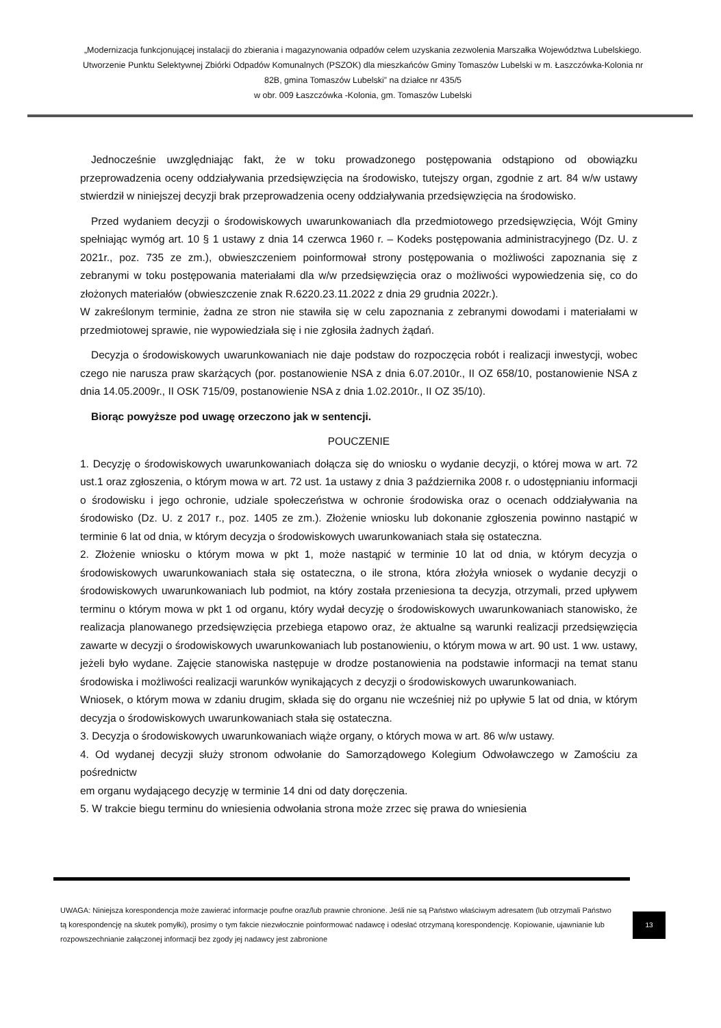„Modernizacja funkcjonującej instalacji do zbierania i magazynowania odpadów celem uzyskania zezwolenia Marszałka Województwa Lubelskiego. Utworzenie Punktu Selektywnej Zbiórki Odpadów Komunalnych (PSZOK) dla mieszkańców Gminy Tomaszów Lubelski w m. Łaszczówka-Kolonia nr 82B, gmina Tomaszów Lubelski” na działce nr 435/5
w obr. 009 Łaszczówka -Kolonia, gm. Tomaszów Lubelski
Jednocześnie uwzględniając fakt, że w toku prowadzonego postępowania odstąpiono od obowiązku przeprowadzenia oceny oddziaływania przedsięwzięcia na środowisko, tutejszy organ, zgodnie z art. 84 w/w ustawy stwierdził w niniejszej decyzji brak przeprowadzenia oceny oddziaływania przedsięwzięcia na środowisko.
Przed wydaniem decyzji o środowiskowych uwarunkowaniach dla przedmiotowego przedsięwzięcia, Wójt Gminy spełniając wymóg art. 10 § 1 ustawy z dnia 14 czerwca 1960 r. – Kodeks postępowania administracyjnego (Dz. U. z 2021r., poz. 735 ze zm.), obwieszczeniem poinformował strony postępowania o możliwości zapoznania się z zebranymi w toku postępowania materiałami dla w/w przedsięwzięcia oraz o możliwości wypowiedzenia się, co do złożonych materiałów (obwieszczenie znak R.6220.23.11.2022 z dnia 29 grudnia 2022r.).
W zakreślonym terminie, żadna ze stron nie stawiła się w celu zapoznania z zebranymi dowodami i materiałami w przedmiotowej sprawie, nie wypowiedziała się i nie zgłosiła żadnych żądań.
Decyzja o środowiskowych uwarunkowaniach nie daje podstaw do rozpoczęcia robót i realizacji inwestycji, wobec czego nie narusza praw skarżących (por. postanowienie NSA z dnia 6.07.2010r., II OZ 658/10, postanowienie NSA z dnia 14.05.2009r., II OSK 715/09, postanowienie NSA z dnia 1.02.2010r., II OZ 35/10).
Biorąc powyższe pod uwagę orzeczono jak w sentencji.
POUCZENIE
1. Decyzję o środowiskowych uwarunkowaniach dołącza się do wniosku o wydanie decyzji, o której mowa w art. 72 ust.1 oraz zgłoszenia, o którym mowa w art. 72 ust. 1a ustawy z dnia 3 października 2008 r. o udostępnianiu informacji o środowisku i jego ochronie, udziale społeczeństwa w ochronie środowiska oraz o ocenach oddziaływania na środowisko (Dz. U. z 2017 r., poz. 1405 ze zm.). Złożenie wniosku lub dokonanie zgłoszenia powinno nastąpić w terminie 6 lat od dnia, w którym decyzja o środowiskowych uwarunkowaniach stała się ostateczna.
2. Złożenie wniosku o którym mowa w pkt 1, może nastąpić w terminie 10 lat od dnia, w którym decyzja o środowiskowych uwarunkowaniach stała się ostateczna, o ile strona, która złożyła wniosek o wydanie decyzji o środowiskowych uwarunkowaniach lub podmiot, na który została przeniesiona ta decyzja, otrzymali, przed upływem terminu o którym mowa w pkt 1 od organu, który wydał decyzję o środowiskowych uwarunkowaniach stanowisko, że realizacja planowanego przedsięwzięcia przebiega etapowo oraz, że aktualne są warunki realizacji przedsięwzięcia zawarte w decyzji o środowiskowych uwarunkowaniach lub postanowieniu, o którym mowa w art. 90 ust. 1 ww. ustawy, jeżeli było wydane. Zajęcie stanowiska następuje w drodze postanowienia na podstawie informacji na temat stanu środowiska i możliwości realizacji warunków wynikających z decyzji o środowiskowych uwarunkowaniach.
Wniosek, o którym mowa w zdaniu drugim, składa się do organu nie wcześniej niż po upływie 5 lat od dnia, w którym decyzja o środowiskowych uwarunkowaniach stała się ostateczna.
3. Decyzja o środowiskowych uwarunkowaniach wiąże organy, o których mowa w art. 86 w/w ustawy.
4. Od wydanej decyzji służy stronom odwołanie do Samorządowego Kolegium Odwoławczego w Zamościu za pośrednictw
em organu wydającego decyzję w terminie 14 dni od daty doręczenia.
5. W trakcie biegu terminu do wniesienia odwołania strona może zrzec się prawa do wniesienia
UWAGA: Niniejsza korespondencja może zawierać informacje poufne oraz/lub prawnie chronione. Jeśli nie są Państwo właściwym adresatem (lub otrzymali Państwo tą korespondencję na skutek pomyłki), prosimy o tym fakcie niezwłocznie poinformować nadawcę i odesłać otrzymaną korespondencję. Kopiowanie, ujawnianie lub rozpowszechnianie załączonej informacji bez zgody jej nadawcy jest zabronione
13